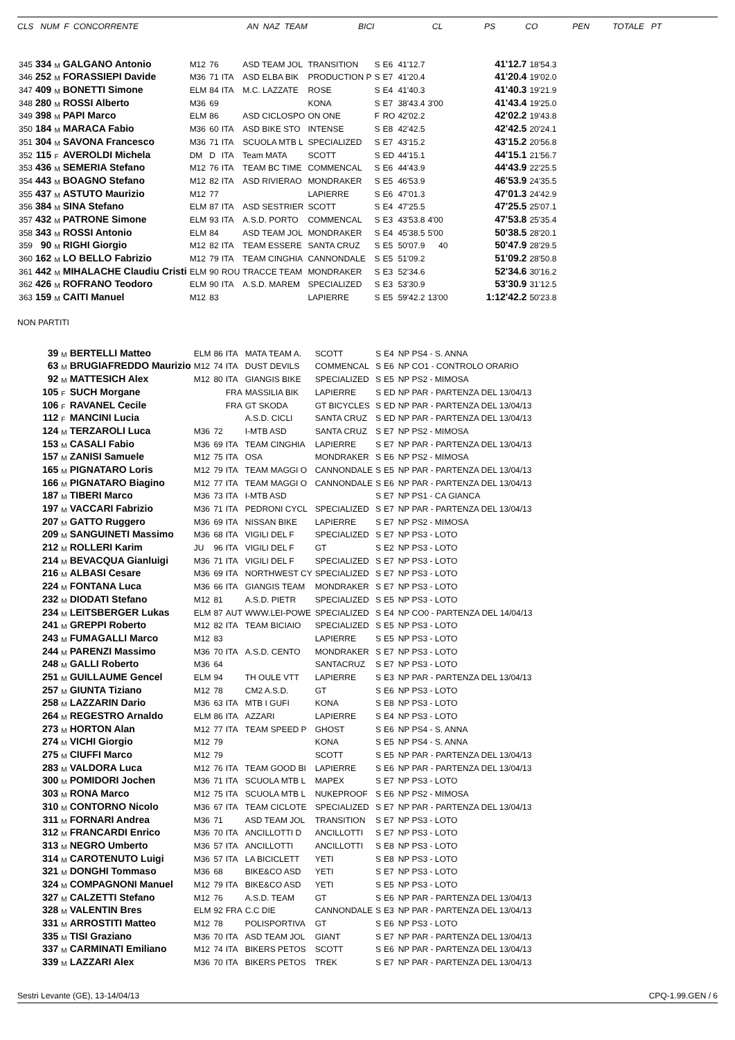CLS NUM F CONCORRENTE AN NAZ TEAM BICI CL PS CO PEN TOTALE PT
| 345 | 334 | M | GALGANO Antonio | M12 | 76 | | ASD TEAM JOL | TRANSITION | S | E6 | 41'12.7 | | 41'12.7 | 18'54.3 |
| 346 | 252 | M | FORASSIEPI Davide | M36 | 71 | ITA | ASD ELBA BIK | PRODUCTION P | S | E7 | 41'20.4 | | 41'20.4 | 19'02.0 |
| 347 | 409 | M | BONETTI Simone | ELM | 84 | ITA | M.C. LAZZATE | ROSE | S | E4 | 41'40.3 | | 41'40.3 | 19'21.9 |
| 348 | 280 | M | ROSSI Alberto | M36 | 69 | | | KONA | S | E7 | 38'43.4 | 3'00 | 41'43.4 | 19'25.0 |
| 349 | 398 | M | PAPI Marco | ELM | 86 | | ASD CICLOSPO | ON ONE | F | RO | 42'02.2 | | 42'02.2 | 19'43.8 |
| 350 | 184 | M | MARACA Fabio | M36 | 60 | ITA | ASD BIKE STO | INTENSE | S | E8 | 42'42.5 | | 42'42.5 | 20'24.1 |
| 351 | 304 | M | SAVONA Francesco | M36 | 71 | ITA | SCUOLA MTB L | SPECIALIZED | S | E7 | 43'15.2 | | 43'15.2 | 20'56.8 |
| 352 | 115 | F | AVEROLDI Michela | DM | D | ITA | Team MATA | SCOTT | S | ED | 44'15.1 | | 44'15.1 | 21'56.7 |
| 353 | 436 | M | SEMERIA Stefano | M12 | 76 | ITA | TEAM BC TIME | COMMENCAL | S | E6 | 44'43.9 | | 44'43.9 | 22'25.5 |
| 354 | 443 | M | BOAGNO Stefano | M12 | 82 | ITA | ASD RIVIERAO | MONDRAKER | S | E5 | 46'53.9 | | 46'53.9 | 24'35.5 |
| 355 | 437 | M | ASTUTO Maurizio | M12 | 77 | | | LAPIERRE | S | E6 | 47'01.3 | | 47'01.3 | 24'42.9 |
| 356 | 384 | M | SINA Stefano | ELM | 87 | ITA | ASD SESTRIER | SCOTT | S | E4 | 47'25.5 | | 47'25.5 | 25'07.1 |
| 357 | 432 | M | PATRONE Simone | ELM | 93 | ITA | A.S.D. PORTO | COMMENCAL | S | E3 | 43'53.8 | 4'00 | 47'53.8 | 25'35.4 |
| 358 | 343 | M | ROSSI Antonio | ELM | 84 | | ASD TEAM JOL | MONDRAKER | S | E4 | 45'38.5 | 5'00 | 50'38.5 | 28'20.1 |
| 359 | 90 | M | RIGHI Giorgio | M12 | 82 | ITA | TEAM ESSERE | SANTA CRUZ | S | E5 | 50'07.9 | 40 | 50'47.9 | 28'29.5 |
| 360 | 162 | M | LO BELLO Fabrizio | M12 | 79 | ITA | TEAM CINGHIA | CANNONDALE | S | E5 | 51'09.2 | | 51'09.2 | 28'50.8 |
| 361 | 442 | M | MIHALACHE Claudiu Cristi | ELM | 90 | ROU | TRACCE TEAM | MONDRAKER | S | E3 | 52'34.6 | | 52'34.6 | 30'16.2 |
| 362 | 426 | M | ROFRANO Teodoro | ELM | 90 | ITA | A.S.D. MAREM | SPECIALIZED | S | E3 | 53'30.9 | | 53'30.9 | 31'12.5 |
| 363 | 159 | M | CAITI Manuel | M12 | 83 | | | LAPIERRE | S | E5 | 59'42.2 | 13'00 | 1:12'42.2 | 50'23.8 |
NON PARTITI
| | 39 | M | BERTELLI Matteo | ELM | 86 | ITA | MATA TEAM A. | SCOTT | S | E4 | NP PS4 - S. ANNA |
| | 63 | M | BRUGIAFREDDO Maurizio | M12 | 74 | ITA | DUST DEVILS | COMMENCAL | S | E6 | NP CO1 - CONTROLO ORARIO |
| | 92 | M | MATTESICH Alex | M12 | 80 | ITA | GIANGIS BIKE | SPECIALIZED | S | E5 | NP PS2 - MIMOSA |
| | 105 | F | SUCH Morgane | | | FRA | MASSILIA BIK | LAPIERRE | S | ED | NP PAR - PARTENZA DEL 13/04/13 |
| | 106 | F | RAVANEL Cecile | | | FRA | GT SKODA | GT BICYCLES | S | ED | NP PAR - PARTENZA DEL 13/04/13 |
| | 112 | F | MANCINI Lucia | | | | A.S.D. CICLI | SANTA CRUZ | S | ED | NP PAR - PARTENZA DEL 13/04/13 |
| | 124 | M | TERZAROLI Luca | M36 | 72 | | I-MTB ASD | SANTA CRUZ | S | E7 | NP PS2 - MIMOSA |
| | 153 | M | CASALI Fabio | M36 | 69 | ITA | TEAM CINGHIA | LAPIERRE | S | E7 | NP PAR - PARTENZA DEL 13/04/13 |
| | 157 | M | ZANISI Samuele | M12 | 75 | ITA | OSA | MONDRAKER | S | E6 | NP PS2 - MIMOSA |
| | 165 | M | PIGNATARO Loris | M12 | 79 | ITA | TEAM MAGGI O | CANNONDALE | S | E5 | NP PAR - PARTENZA DEL 13/04/13 |
| | 166 | M | PIGNATARO Biagino | M12 | 77 | ITA | TEAM MAGGI O | CANNONDALE | S | E6 | NP PAR - PARTENZA DEL 13/04/13 |
| | 187 | M | TIBERI Marco | M36 | 73 | ITA | I-MTB ASD | | S | E7 | NP PS1 - CA GIANCA |
| | 197 | M | VACCARI Fabrizio | M36 | 71 | ITA | PEDRONI CYCL | SPECIALIZED | S | E7 | NP PAR - PARTENZA DEL 13/04/13 |
| | 207 | M | GATTO Ruggero | M36 | 69 | ITA | NISSAN BIKE | LAPIERRE | S | E7 | NP PS2 - MIMOSA |
| | 209 | M | SANGUINETI Massimo | M36 | 68 | ITA | VIGILI DEL F | SPECIALIZED | S | E7 | NP PS3 - LOTO |
| | 212 | M | ROLLERI Karim | JU | 96 | ITA | VIGILI DEL F | GT | S | E2 | NP PS3 - LOTO |
| | 214 | M | BEVACQUA Gianluigi | M36 | 71 | ITA | VIGILI DEL F | SPECIALIZED | S | E7 | NP PS3 - LOTO |
| | 216 | M | ALBASI Cesare | M36 | 69 | ITA | NORTHWEST CY | SPECIALIZED | S | E7 | NP PS3 - LOTO |
| | 224 | M | FONTANA Luca | M36 | 66 | ITA | GIANGIS TEAM | MONDRAKER | S | E7 | NP PS3 - LOTO |
| | 232 | M | DIODATI Stefano | M12 | 81 | | A.S.D. PIETR | SPECIALIZED | S | E5 | NP PS3 - LOTO |
| | 234 | M | LEITSBERGER Lukas | ELM | 87 | AUT | WWW.LEI-POWE | SPECIALIZED | S | E4 | NP CO0 - PARTENZA DEL 14/04/13 |
| | 241 | M | GREPPI Roberto | M12 | 82 | ITA | TEAM BICIAIO | SPECIALIZED | S | E5 | NP PS3 - LOTO |
| | 243 | M | FUMAGALLI Marco | M12 | 83 | | | LAPIERRE | S | E5 | NP PS3 - LOTO |
| | 244 | M | PARENZI Massimo | M36 | 70 | ITA | A.S.D. CENTO | MONDRAKER | S | E7 | NP PS3 - LOTO |
| | 248 | M | GALLI Roberto | M36 | 64 | | | SANTACRUZ | S | E7 | NP PS3 - LOTO |
| | 251 | M | GUILLAUME Gencel | ELM | 94 | | TH OULE VTT | LAPIERRE | S | E3 | NP PAR - PARTENZA DEL 13/04/13 |
| | 257 | M | GIUNTA Tiziano | M12 | 78 | | CM2 A.S.D. | GT | S | E6 | NP PS3 - LOTO |
| | 258 | M | LAZZARIN Dario | M36 | 63 | ITA | MTB I GUFI | KONA | S | E8 | NP PS3 - LOTO |
| | 264 | M | REGESTRO Arnaldo | ELM | 86 | ITA | AZZARI | LAPIERRE | S | E4 | NP PS3 - LOTO |
| | 273 | M | HORTON Alan | M12 | 77 | ITA | TEAM SPEED P | GHOST | S | E6 | NP PS4 - S. ANNA |
| | 274 | M | VICHI Giorgio | M12 | 79 | | | KONA | S | E5 | NP PS4 - S. ANNA |
| | 275 | M | CIUFFI Marco | M12 | 79 | | | SCOTT | S | E5 | NP PAR - PARTENZA DEL 13/04/13 |
| | 283 | M | VALDORA Luca | M12 | 76 | ITA | TEAM GOOD BI | LAPIERRE | S | E6 | NP PAR - PARTENZA DEL 13/04/13 |
| | 300 | M | POMIDORI Jochen | M36 | 71 | ITA | SCUOLA MTB L | MAPEX | S | E7 | NP PS3 - LOTO |
| | 303 | M | RONA Marco | M12 | 75 | ITA | SCUOLA MTB L | NUKEPROOF | S | E6 | NP PS2 - MIMOSA |
| | 310 | M | CONTORNO Nicolo | M36 | 67 | ITA | TEAM CICLOTE | SPECIALIZED | S | E7 | NP PAR - PARTENZA DEL 13/04/13 |
| | 311 | M | FORNARI Andrea | M36 | 71 | | ASD TEAM JOL | TRANSITION | S | E7 | NP PS3 - LOTO |
| | 312 | M | FRANCARDI Enrico | M36 | 70 | ITA | ANCILLOTTI D | ANCILLOTTI | S | E7 | NP PS3 - LOTO |
| | 313 | M | NEGRO Umberto | M36 | 57 | ITA | ANCILLOTTI | ANCILLOTTI | S | E8 | NP PS3 - LOTO |
| | 314 | M | CAROTENUTO Luigi | M36 | 57 | ITA | LA BICICLETT | YETI | S | E8 | NP PS3 - LOTO |
| | 321 | M | DONGHI Tommaso | M36 | 68 | | BIKE&CO ASD | YETI | S | E7 | NP PS3 - LOTO |
| | 324 | M | COMPAGNONI Manuel | M12 | 79 | ITA | BIKE&CO ASD | YETI | S | E5 | NP PS3 - LOTO |
| | 327 | M | CALZETTI Stefano | M12 | 76 | | A.S.D. TEAM | GT | S | E6 | NP PAR - PARTENZA DEL 13/04/13 |
| | 328 | M | VALENTIN Bres | ELM | 92 | FRA | C.C DIE | CANNONDALE | S | E3 | NP PAR - PARTENZA DEL 13/04/13 |
| | 331 | M | ARROSTITI Matteo | M12 | 78 | | POLISPORTIVA | GT | S | E6 | NP PS3 - LOTO |
| | 335 | M | TISI Graziano | M36 | 70 | ITA | ASD TEAM JOL | GIANT | S | E7 | NP PAR - PARTENZA DEL 13/04/13 |
| | 337 | M | CARMINATI Emiliano | M12 | 74 | ITA | BIKERS PETOS | SCOTT | S | E6 | NP PAR - PARTENZA DEL 13/04/13 |
| | 339 | M | LAZZARI Alex | M36 | 70 | ITA | BIKERS PETOS | TREK | S | E7 | NP PAR - PARTENZA DEL 13/04/13 |
Sestri Levante (GE), 13-14/04/13 CPQ-1.99.GEN / 6